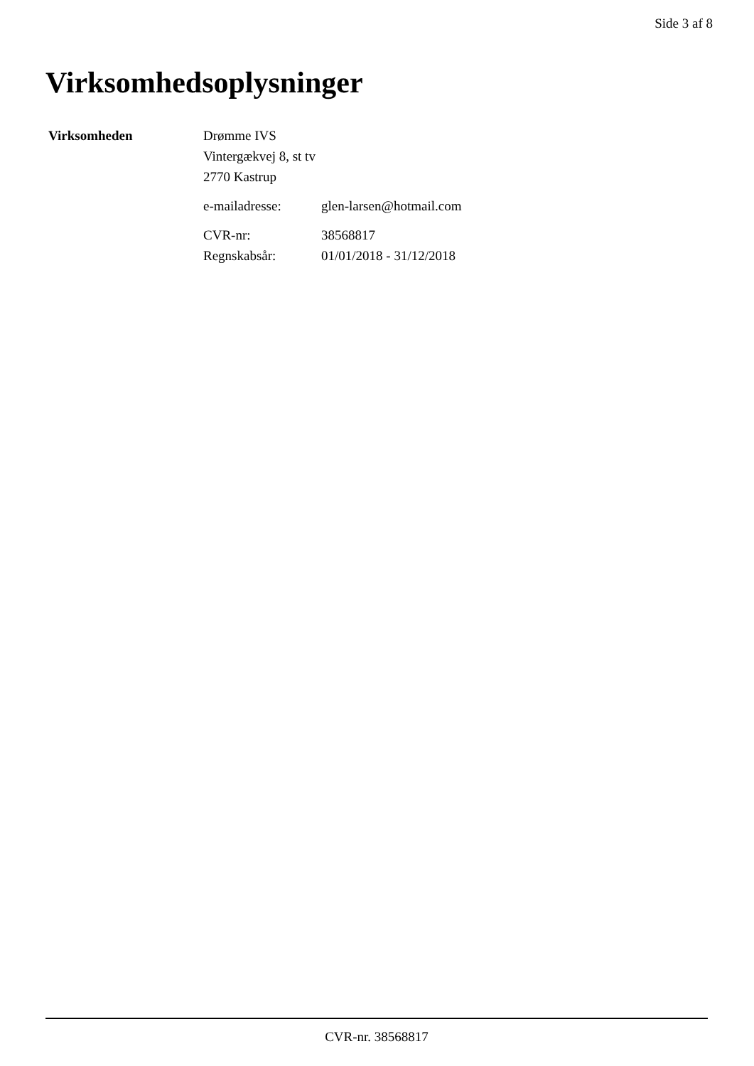Side 3 af 8
Virksomhedsoplysninger
| Virksomheden | Drømme IVS Vintergækvej 8, st tv 2770 Kastrup | |
| | e-mailadresse: | glen-larsen@hotmail.com |
| | CVR-nr: | 38568817 |
| | Regnskabsår: | 01/01/2018 - 31/12/2018 |
CVR-nr. 38568817